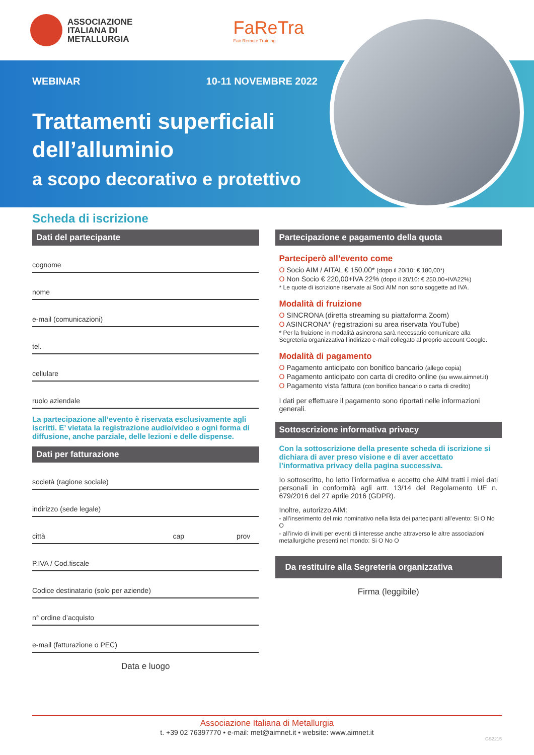ASSOCIAZIONE
ITALIANA DI
METALLURGIA
FaReTra
Fair Remote Training
WEBINAR 10-11 NOVEMBRE 2022
Trattamenti superficiali dell’alluminio
a scopo decorativo e protettivo
Scheda di iscrizione
Dati del partecipante
cognome
nome
e-mail (comunicazioni)
tel.
cellulare
ruolo aziendale
La partecipazione all’evento è riservata esclusivamente agli iscritti. E’ vietata la registrazione audio/video e ogni forma di diffusione, anche parziale, delle lezioni e delle dispense.
Dati per fatturazione
società (ragione sociale)
indirizzo (sede legale)
città cap prov
P.IVA / Cod.fiscale
Codice destinatario (solo per aziende)
n° ordine d’acquisto
e-mail (fatturazione o PEC)
Data e luogo
Partecipazione e pagamento della quota
Parteciperò all’evento come
O Socio AIM / AITAL € 150,00* (dopo il 20/10: € 180,00*)
O Non Socio € 220,00+IVA 22% (dopo il 20/10: € 250,00+IVA22%)
* Le quote di iscrizione riservate ai Soci AIM non sono soggette ad IVA.
Modalità di fruizione
O SINCRONA (diretta streaming su piattaforma Zoom)
O ASINCRONA* (registrazioni su area riservata YouTube)
* Per la fruizione in modalità asincrona sarà necessario comunicare alla Segreteria organizzativa l’indirizzo e-mail collegato al proprio account Google.
Modalità di pagamento
O Pagamento anticipato con bonifico bancario (allego copia)
O Pagamento anticipato con carta di credito online (su www.aimnet.it)
O Pagamento vista fattura (con bonifico bancario o carta di credito)
I dati per effettuare il pagamento sono riportati nelle informazioni generali.
Sottoscrizione informativa privacy
Con la sottoscrizione della presente scheda di iscrizione si dichiara di aver preso visione e di aver accettato l’informativa privacy della pagina successiva.
Io sottoscritto, ho letto l’informativa e accetto che AIM tratti i miei dati personali in conformità agli artt. 13/14 del Regolamento UE n. 679/2016 del 27 aprile 2016 (GDPR).
Inoltre, autorizzo AIM:
- all’inserimento del mio nominativo nella lista dei partecipanti all’evento: Si O No O
- all’invio di inviti per eventi di interesse anche attraverso le altre associazioni metallurgiche presenti nel mondo: Si O No O
Da restituire alla Segreteria organizzativa
Firma (leggibile)
Associazione Italiana di Metallurgia
t. +39 02 76397770 • e-mail: met@aimnet.it • website: www.aimnet.it
GS2215